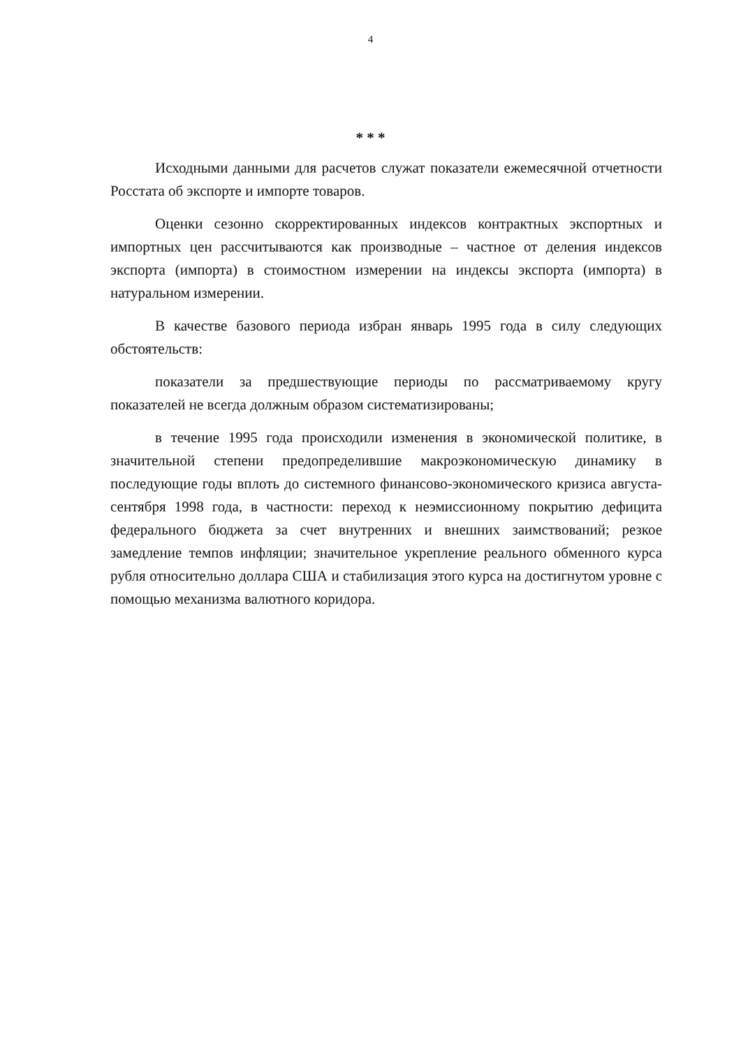4
* * *
Исходными данными для расчетов служат показатели ежемесячной отчетности Росстата об экспорте и импорте товаров.
Оценки сезонно скорректированных индексов контрактных экспортных и импортных цен рассчитываются как производные – частное от деления индексов экспорта (импорта) в стоимостном измерении на индексы экспорта (импорта) в натуральном измерении.
В качестве базового периода избран январь 1995 года в силу следующих обстоятельств:
показатели за предшествующие периоды по рассматриваемому кругу показателей не всегда должным образом систематизированы;
в течение 1995 года происходили изменения в экономической политике, в значительной степени предопределившие макроэкономическую динамику в последующие годы вплоть до системного финансово-экономического кризиса августа-сентября 1998 года, в частности: переход к неэмиссионному покрытию дефицита федерального бюджета за счет внутренних и внешних заимствований; резкое замедление темпов инфляции; значительное укрепление реального обменного курса рубля относительно доллара США и стабилизация этого курса на достигнутом уровне с помощью механизма валютного коридора.